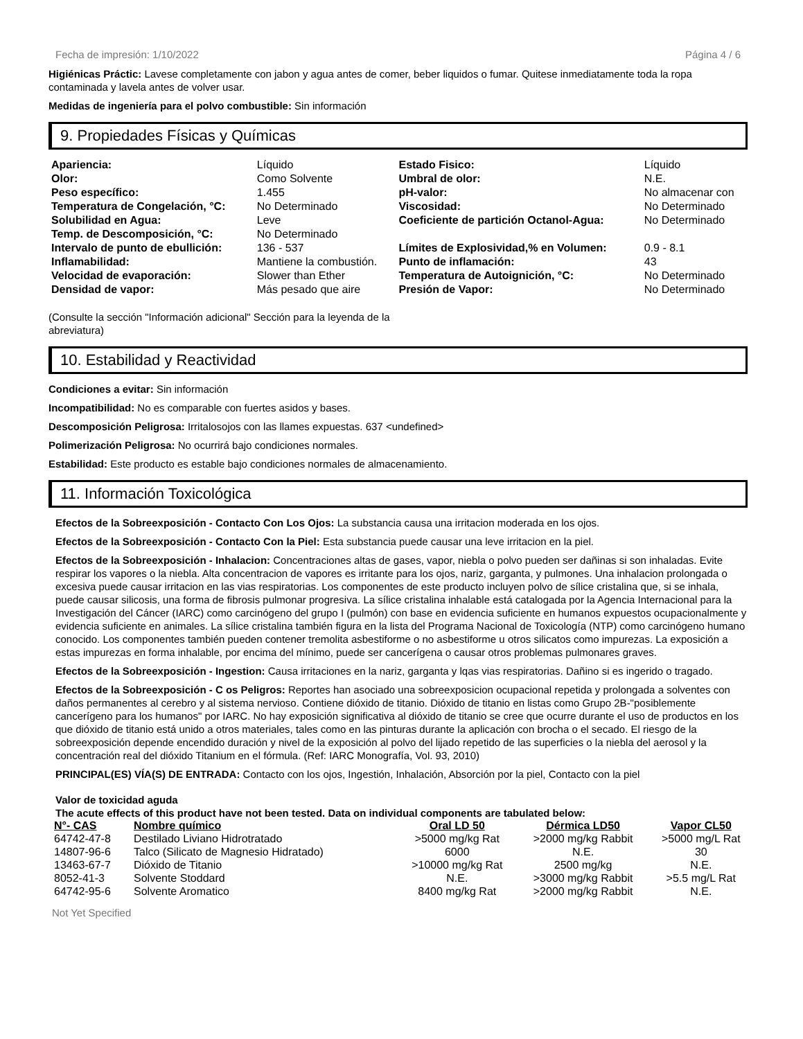Fecha de impresión: 1/10/2022 Página 4 / 6
Higiénicas Práctic: Lavese completamente con jabon y agua antes de comer, beber liquidos o fumar. Quitese inmediatamente toda la ropa contaminada y lavela antes de volver usar.
Medidas de ingeniería para el polvo combustible: Sin información
9. Propiedades Físicas y Químicas
| Apariencia: | Líquido | Estado Fisico: | Líquido |
| Olor: | Como Solvente | Umbral de olor: | N.E. |
| Peso específico: | 1.455 | pH-valor: | No almacenar con |
| Temperatura de Congelación, °C: | No Determinado | Viscosidad: | No Determinado |
| Solubilidad en Agua: | Leve | Coeficiente de partición Octanol-Agua: | No Determinado |
| Temp. de Descomposición, °C: | No Determinado | | |
| Intervalo de punto de ebullición: | 136 - 537 | Límites de Explosividad,% en Volumen: | 0.9 - 8.1 |
| Inflamabilidad: | Mantiene la combustión. | Punto de inflamación: | 43 |
| Velocidad de evaporación: | Slower than Ether | Temperatura de Autoignición, °C: | No Determinado |
| Densidad de vapor: | Más pesado que aire | Presión de Vapor: | No Determinado |
(Consulte la sección "Información adicional" Sección para la leyenda de la abreviatura)
10. Estabilidad y Reactividad
Condiciones a evitar: Sin información
Incompatibilidad: No es comparable con fuertes asidos y bases.
Descomposición Peligrosa: Irritalosojos con las llames expuestas. 637 <undefined>
Polimerización Peligrosa: No ocurrirá bajo condiciones normales.
Estabilidad: Este producto es estable bajo condiciones normales de almacenamiento.
11. Información Toxicológica
Efectos de la Sobreexposición - Contacto Con Los Ojos: La substancia causa una irritacion moderada en los ojos.
Efectos de la Sobreexposición - Contacto Con la Piel: Esta substancia puede causar una leve irritacion en la piel.
Efectos de la Sobreexposición - Inhalacion: Concentraciones altas de gases, vapor, niebla o polvo pueden ser dañinas si son inhaladas. Evite respirar los vapores o la niebla. Alta concentracion de vapores es irritante para los ojos, nariz, garganta, y pulmones. Una inhalacion prolongada o excesiva puede causar irritacion en las vias respiratorias. Los componentes de este producto incluyen polvo de sílice cristalina que, si se inhala, puede causar silicosis, una forma de fibrosis pulmonar progresiva. La sílice cristalina inhalable está catalogada por la Agencia Internacional para la Investigación del Cáncer (IARC) como carcinógeno del grupo I (pulmón) con base en evidencia suficiente en humanos expuestos ocupacionalmente y evidencia suficiente en animales. La sílice cristalina también figura en la lista del Programa Nacional de Toxicología (NTP) como carcinógeno humano conocido. Los componentes también pueden contener tremolita asbestiforme o no asbestiforme u otros silicatos como impurezas. La exposición a estas impurezas en forma inhalable, por encima del mínimo, puede ser cancerígena o causar otros problemas pulmonares graves.
Efectos de la Sobreexposición - Ingestion: Causa irritaciones en la nariz, garganta y lqas vias respiratorias. Dañino si es ingerido o tragado.
Efectos de la Sobreexposición - C os Peligros: Reportes han asociado una sobreexposicion ocupacional repetida y prolongada a solventes con daños permanentes al cerebro y al sistema nervioso. Contiene dióxido de titanio. Dióxido de titanio en listas como Grupo 2B-"posiblemente cancerígeno para los humanos" por IARC. No hay exposición significativa al dióxido de titanio se cree que ocurre durante el uso de productos en los que dióxido de titanio está unido a otros materiales, tales como en las pinturas durante la aplicación con brocha o el secado. El riesgo de la sobreexposición depende encendido duración y nivel de la exposición al polvo del lijado repetido de las superficies o la niebla del aerosol y la concentración real del dióxido Titanium en el fórmula. (Ref: IARC Monografía, Vol. 93, 2010)
PRINCIPAL(ES) VÍA(S) DE ENTRADA: Contacto con los ojos, Ingestión, Inhalación, Absorción por la piel, Contacto con la piel
Valor de toxicidad aguda
The acute effects of this product have not been tested. Data on individual components are tabulated below:
| N°- CAS | Nombre químico | Oral LD 50 | Dérmica LD50 | Vapor CL50 |
| --- | --- | --- | --- | --- |
| 64742-47-8 | Destilado Liviano Hidrotratado | >5000 mg/kg Rat | >2000 mg/kg Rabbit | >5000 mg/L Rat |
| 14807-96-6 | Talco (Silicato de Magnesio Hidratado) | 6000 | N.E. | 30 |
| 13463-67-7 | Dióxido de Titanio | >10000 mg/kg Rat | 2500 mg/kg | N.E. |
| 8052-41-3 | Solvente Stoddard | N.E. | >3000 mg/kg Rabbit | >5.5 mg/L Rat |
| 64742-95-6 | Solvente Aromatico | 8400 mg/kg Rat | >2000 mg/kg Rabbit | N.E. |
Not Yet Specified